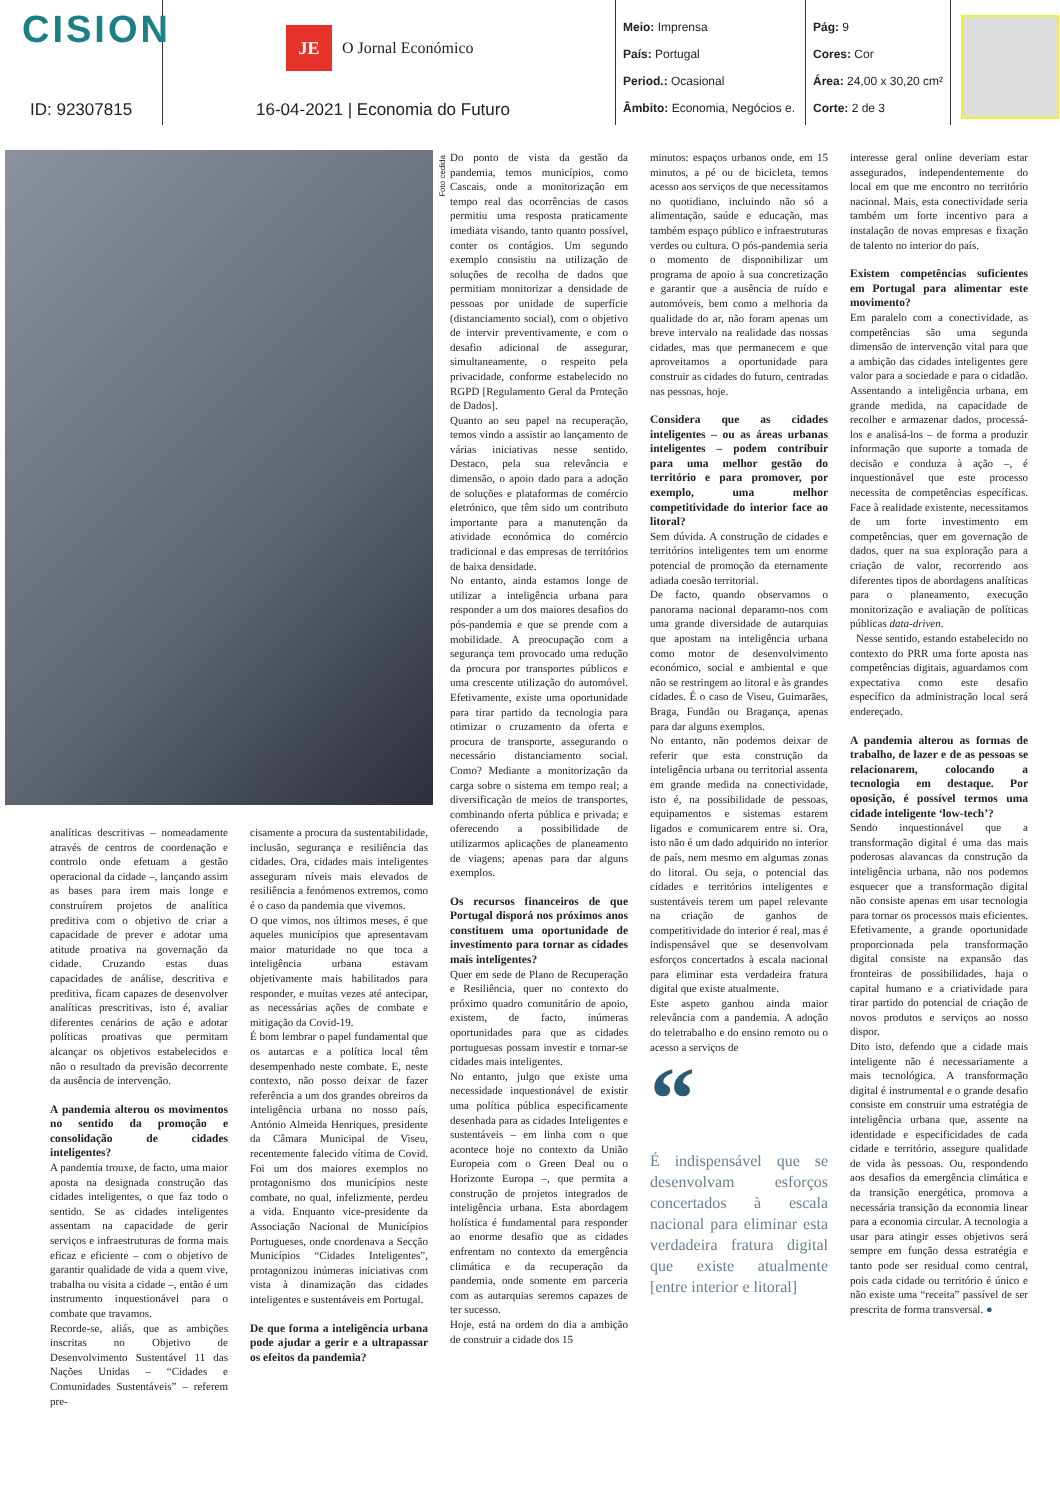CISION
ID: 92307815
JE O Jornal Económico
16-04-2021 | Economia do Futuro
Meio: Imprensa
País: Portugal
Period.: Ocasional
Âmbito: Economia, Negócios e.
Pág: 9
Cores: Cor
Área: 24,00 x 30,20 cm²
Corte: 2 de 3
Foto cedida
analíticas descritivas – nomeadamente através de centros de coordenação e controlo onde efetuam a gestão operacional da cidade –, lançando assim as bases para irem mais longe e construírem projetos de analítica preditiva com o objetivo de criar a capacidade de prever e adotar uma atitude proativa na governação da cidade. Cruzando estas duas capacidades de análise, descritiva e preditiva, ficam capazes de desenvolver analíticas prescritivas, isto é, avaliar diferentes cenários de ação e adotar políticas proativas que permitam alcançar os objetivos estabelecidos e não o resultado da previsão decorrente da ausência de intervenção.
A pandemia alterou os movimentos no sentido da promoção e consolidação de cidades inteligentes?
A pandemia trouxe, de facto, uma maior aposta na designada construção das cidades inteligentes, o que faz todo o sentido. Se as cidades inteligentes assentam na capacidade de gerir serviços e infraestruturas de forma mais eficaz e eficiente – com o objetivo de garantir qualidade de vida a quem vive, trabalha ou visita a cidade –, então é um instrumento inquestionável para o combate que travamos.
Recorde-se, aliás, que as ambições inscritas no Objetivo de Desenvolvimento Sustentável 11 das Nações Unidas – “Cidades e Comunidades Sustentáveis” – referem pre-
cisamente a procura da sustentabilidade, inclusão, segurança e resiliência das cidades. Ora, cidades mais inteligentes asseguram níveis mais elevados de resiliência a fenómenos extremos, como é o caso da pandemia que vivemos.
O que vimos, nos últimos meses, é que aqueles municípios que apresentavam maior maturidade no que toca a inteligência urbana estavam objetivamente mais habilitados para responder, e muitas vezes até antecipar, as necessárias ações de combate e mitigação da Covid-19.
É bom lembrar o papel fundamental que os autarcas e a política local têm desempenhado neste combate. E, neste contexto, não posso deixar de fazer referência a um dos grandes obreiros da inteligência urbana no nosso país, António Almeida Henriques, presidente da Câmara Municipal de Viseu, recentemente falecido vítima de Covid. Foi um dos maiores exemplos no protagonismo dos municípios neste combate, no qual, infelizmente, perdeu a vida. Enquanto vice-presidente da Associação Nacional de Municípios Portugueses, onde coordenava a Secção Municípios “Cidades Inteligentes”, protagonizou inúmeras iniciativas com vista à dinamização das cidades inteligentes e sustentáveis em Portugal.
De que forma a inteligência urbana pode ajudar a gerir e a ultrapassar os efeitos da pandemia?
Do ponto de vista da gestão da pandemia, temos municípios, como Cascais, onde a monitorização em tempo real das ocorrências de casos permitiu uma resposta praticamente imediata visando, tanto quanto possível, conter os contágios. Um segundo exemplo consistiu na utilização de soluções de recolha de dados que permitiam monitorizar a densidade de pessoas por unidade de superfície (distanciamento social), com o objetivo de intervir preventivamente, e com o desafio adicional de assegurar, simultaneamente, o respeito pela privacidade, conforme estabelecido no RGPD [Regulamento Geral da Proteção de Dados].
Quanto ao seu papel na recuperação, temos vindo a assistir ao lançamento de várias iniciativas nesse sentido. Destaco, pela sua relevância e dimensão, o apoio dado para a adoção de soluções e plataformas de comércio eletrónico, que têm sido um contributo importante para a manutenção da atividade económica do comércio tradicional e das empresas de territórios de baixa densidade.
No entanto, ainda estamos longe de utilizar a inteligência urbana para responder a um dos maiores desafios do pós-pandemia e que se prende com a mobilidade. A preocupação com a segurança tem provocado uma redução da procura por transportes públicos e uma crescente utilização do automóvel. Efetivamente, existe uma oportunidade para tirar partido da tecnologia para otimizar o cruzamento da oferta e procura de transporte, assegurando o necessário distanciamento social. Como? Mediante a monitorização da carga sobre o sistema em tempo real; a diversificação de meios de transportes, combinando oferta pública e privada; e oferecendo a possibilidade de utilizarmos aplicações de planeamento de viagens; apenas para dar alguns exemplos.
Os recursos financeiros de que Portugal disporá nos próximos anos constituem uma oportunidade de investimento para tornar as cidades mais inteligentes?
Quer em sede de Plano de Recuperação e Resiliência, quer no contexto do próximo quadro comunitário de apoio, existem, de facto, inúmeras oportunidades para que as cidades portuguesas possam investir e tornar-se cidades mais inteligentes.
No entanto, julgo que existe uma necessidade inquestionável de existir uma política pública especificamente desenhada para as cidades Inteligentes e sustentáveis – em linha com o que acontece hoje no contexto da União Europeia com o Green Deal ou o Horizonte Europa –, que permita a construção de projetos integrados de inteligência urbana. Esta abordagem holística é fundamental para responder ao enorme desafio que as cidades enfrentam no contexto da emergência climática e da recuperação da pandemia, onde somente em parceria com as autarquias seremos capazes de ter sucesso.
Hoje, está na ordem do dia a ambição de construir a cidade dos 15
minutos: espaços urbanos onde, em 15 minutos, a pé ou de bicicleta, temos acesso aos serviços de que necessitamos no quotidiano, incluindo não só a alimentação, saúde e educação, mas também espaço público e infraestruturas verdes ou cultura. O pós-pandemia seria o momento de disponibilizar um programa de apoio à sua concretização e garantir que a ausência de ruído e automóveis, bem como a melhoria da qualidade do ar, não foram apenas um breve intervalo na realidade das nossas cidades, mas que permanecem e que aproveitamos a oportunidade para construir as cidades do futuro, centradas nas pessoas, hoje.
Considera que as cidades inteligentes – ou as áreas urbanas inteligentes – podem contribuir para uma melhor gestão do território e para promover, por exemplo, uma melhor competitividade do interior face ao litoral?
Sem dúvida. A construção de cidades e territórios inteligentes tem um enorme potencial de promoção da eternamente adiada coesão territorial.
De facto, quando observamos o panorama nacional deparamo-nos com uma grande diversidade de autarquias que apostam na inteligência urbana como motor de desenvolvimento económico, social e ambiental e que não se restringem ao litoral e às grandes cidades. É o caso de Viseu, Guimarães, Braga, Fundão ou Bragança, apenas para dar alguns exemplos.
No entanto, não podemos deixar de referir que esta construção da inteligência urbana ou territorial assenta em grande medida na conectividade, isto é, na possibilidade de pessoas, equipamentos e sistemas estarem ligados e comunicarem entre si. Ora, isto não é um dado adquirido no interior de país, nem mesmo em algumas zonas do litoral. Ou seja, o potencial das cidades e territórios inteligentes e sustentáveis terem um papel relevante na criação de ganhos de competitividade do interior é real, mas é indispensável que se desenvolvam esforços concertados à escala nacional para eliminar esta verdadeira fratura digital que existe atualmente.
Este aspeto ganhou ainda maior relevância com a pandemia. A adoção do teletrabalho e do ensino remoto ou o acesso a serviços de
“
É indispensável que se desenvolvam esforços concertados à escala nacional para eliminar esta verdadeira fratura digital que existe atualmente [entre interior e litoral]
interesse geral online deveriam estar assegurados, independentemente do local em que me encontro no território nacional. Mais, esta conectividade seria também um forte incentivo para a instalação de novas empresas e fixação de talento no interior do país.
Existem competências suficientes em Portugal para alimentar este movimento?
Em paralelo com a conectividade, as competências são uma segunda dimensão de intervenção vital para que a ambição das cidades inteligentes gere valor para a sociedade e para o cidadão. Assentando a inteligência urbana, em grande medida, na capacidade de recolher e armazenar dados, processá-los e analisá-los – de forma a produzir informação que suporte a tomada de decisão e conduza à ação –, é inquestionável que este processo necessita de competências específicas. Face à realidade existente, necessitamos de um forte investimento em competências, quer em governação de dados, quer na sua exploração para a criação de valor, recorrendo aos diferentes tipos de abordagens analíticas para o planeamento, execução monitorização e avaliação de políticas públicas data-driven.
Nesse sentido, estando estabelecido no contexto do PRR uma forte aposta nas competências digitais, aguardamos com expectativa como este desafio específico da administração local será endereçado.
A pandemia alterou as formas de trabalho, de lazer e de as pessoas se relacionarem, colocando a tecnologia em destaque. Por oposição, é possível termos uma cidade inteligente ‘low-tech’?
Sendo inquestionável que a transformação digital é uma das mais poderosas alavancas da construção da inteligência urbana, não nos podemos esquecer que a transformação digital não consiste apenas em usar tecnologia para tornar os processos mais eficientes. Efetivamente, a grande oportunidade proporcionada pela transformação digital consiste na expansão das fronteiras de possibilidades, haja o capital humano e a criatividade para tirar partido do potencial de criação de novos produtos e serviços ao nosso dispor.
Dito isto, defendo que a cidade mais inteligente não é necessariamente a mais tecnológica. A transformação digital é instrumental e o grande desafio consiste em construir uma estratégia de inteligência urbana que, assente na identidade e especificidades de cada cidade e território, assegure qualidade de vida às pessoas. Ou, respondendo aos desafios da emergência climática e da transição energética, promova a necessária transição da economia linear para a economia circular. A tecnologia a usar para atingir esses objetivos será sempre em função dessa estratégia e tanto pode ser residual como central, pois cada cidade ou território é único e não existe uma “receita” passível de ser prescrita de forma transversal. ●